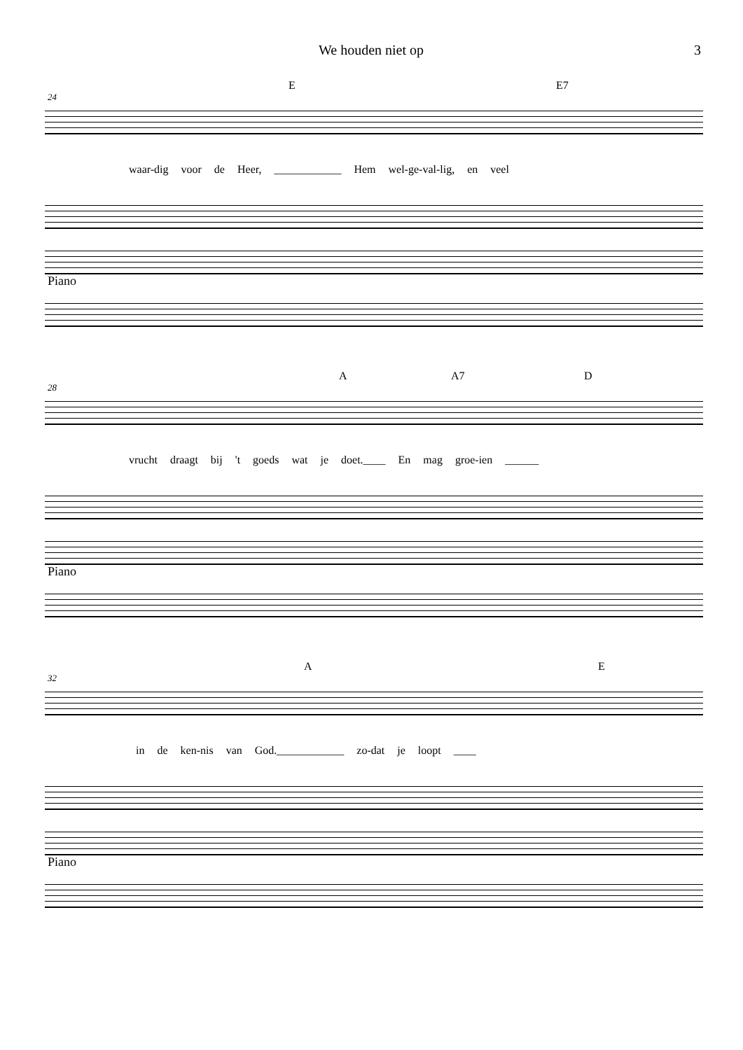We houden niet op 3
E E7
24
waar-dig voor de Heer, ____________ Hem wel-ge-val-lig, en veel
Piano
A A7 D
28
vrucht draagt bij 't goeds wat je doet.____ En mag groe-ien ______
Piano
A E
32
in de ken-nis van God.____________ zo-dat je loopt ____
Piano